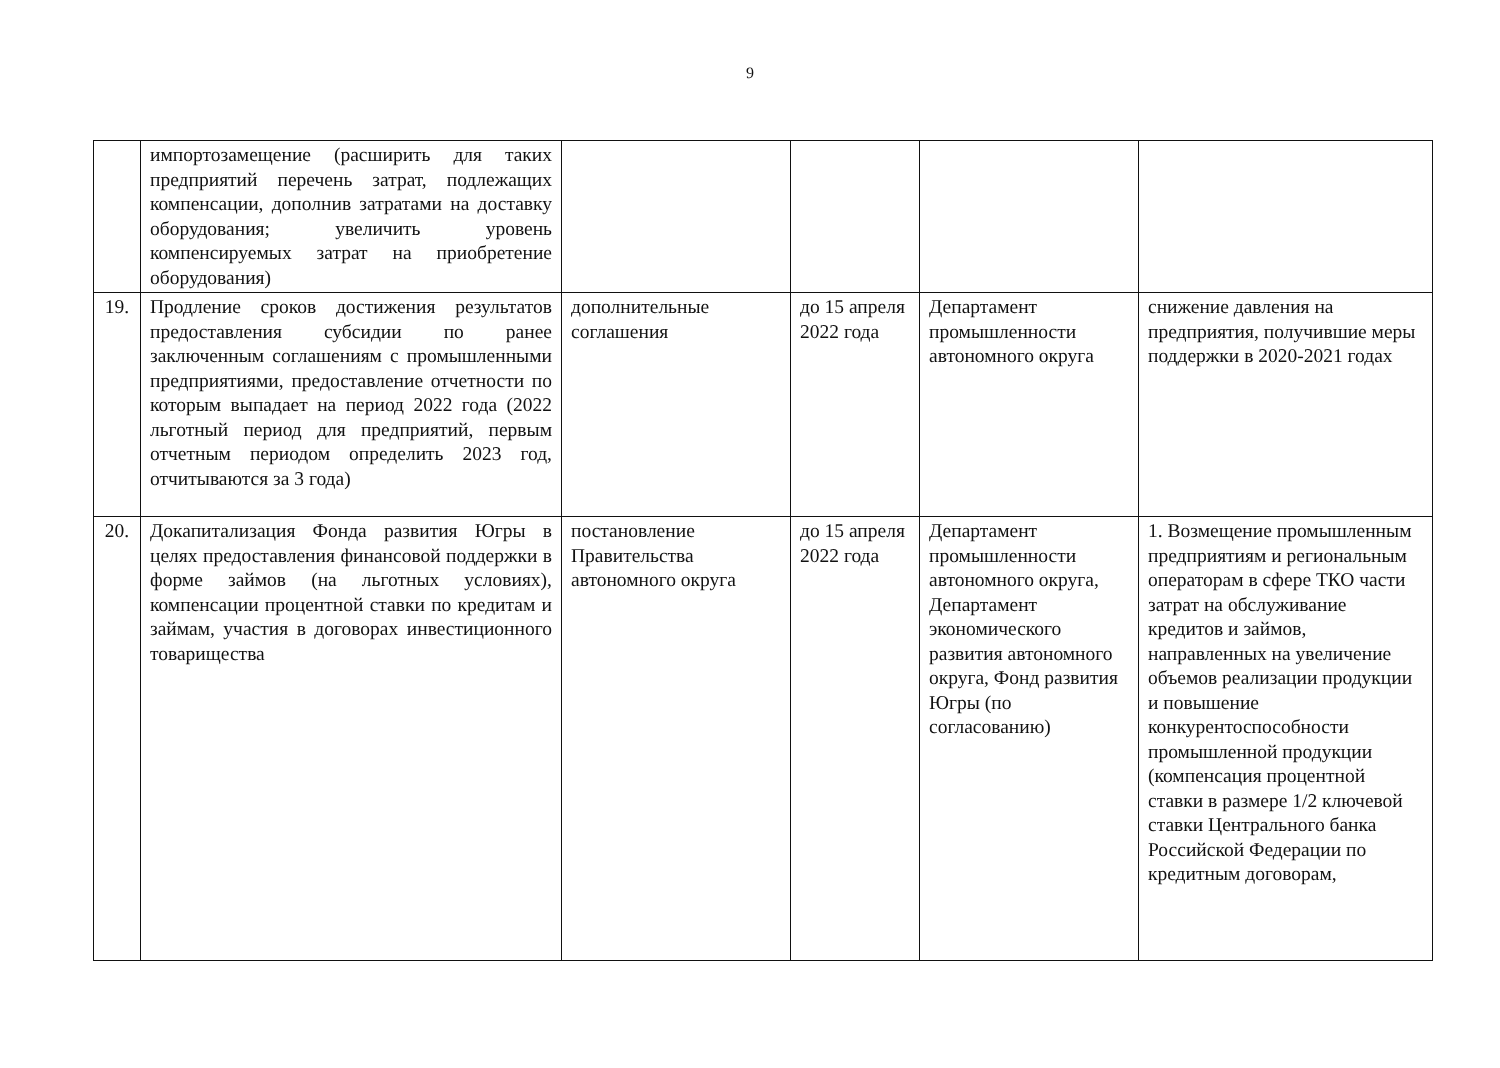9
| | импортозамещение (расширить для таких предприятий перечень затрат, подлежащих компенсации, дополнив затратами на доставку оборудования; увеличить уровень компенсируемых затрат на приобретение оборудования) | | | | |
| 19. | Продление сроков достижения результатов предоставления субсидии по ранее заключенным соглашениям с промышленными предприятиями, предоставление отчетности по которым выпадает на период 2022 года (2022 льготный период для предприятий, первым отчетным периодом определить 2023 год, отчитываются за 3 года) | дополнительные соглашения | до 15 апреля 2022 года | Департамент промышленности автономного округа | снижение давления на предприятия, получившие меры поддержки в 2020-2021 годах |
| 20. | Докапитализация Фонда развития Югры в целях предоставления финансовой поддержки в форме займов (на льготных условиях), компенсации процентной ставки по кредитам и займам, участия в договорах инвестиционного товарищества | постановление Правительства автономного округа | до 15 апреля 2022 года | Департамент промышленности автономного округа, Департамент экономического развития автономного округа, Фонд развития Югры (по согласованию) | 1. Возмещение промышленным предприятиям и региональным операторам в сфере ТКО части затрат на обслуживание кредитов и займов, направленных на увеличение объемов реализации продукции и повышение конкурентоспособности промышленной продукции (компенсация процентной ставки в размере 1/2 ключевой ставки Центрального банка Российской Федерации по кредитным договорам, |